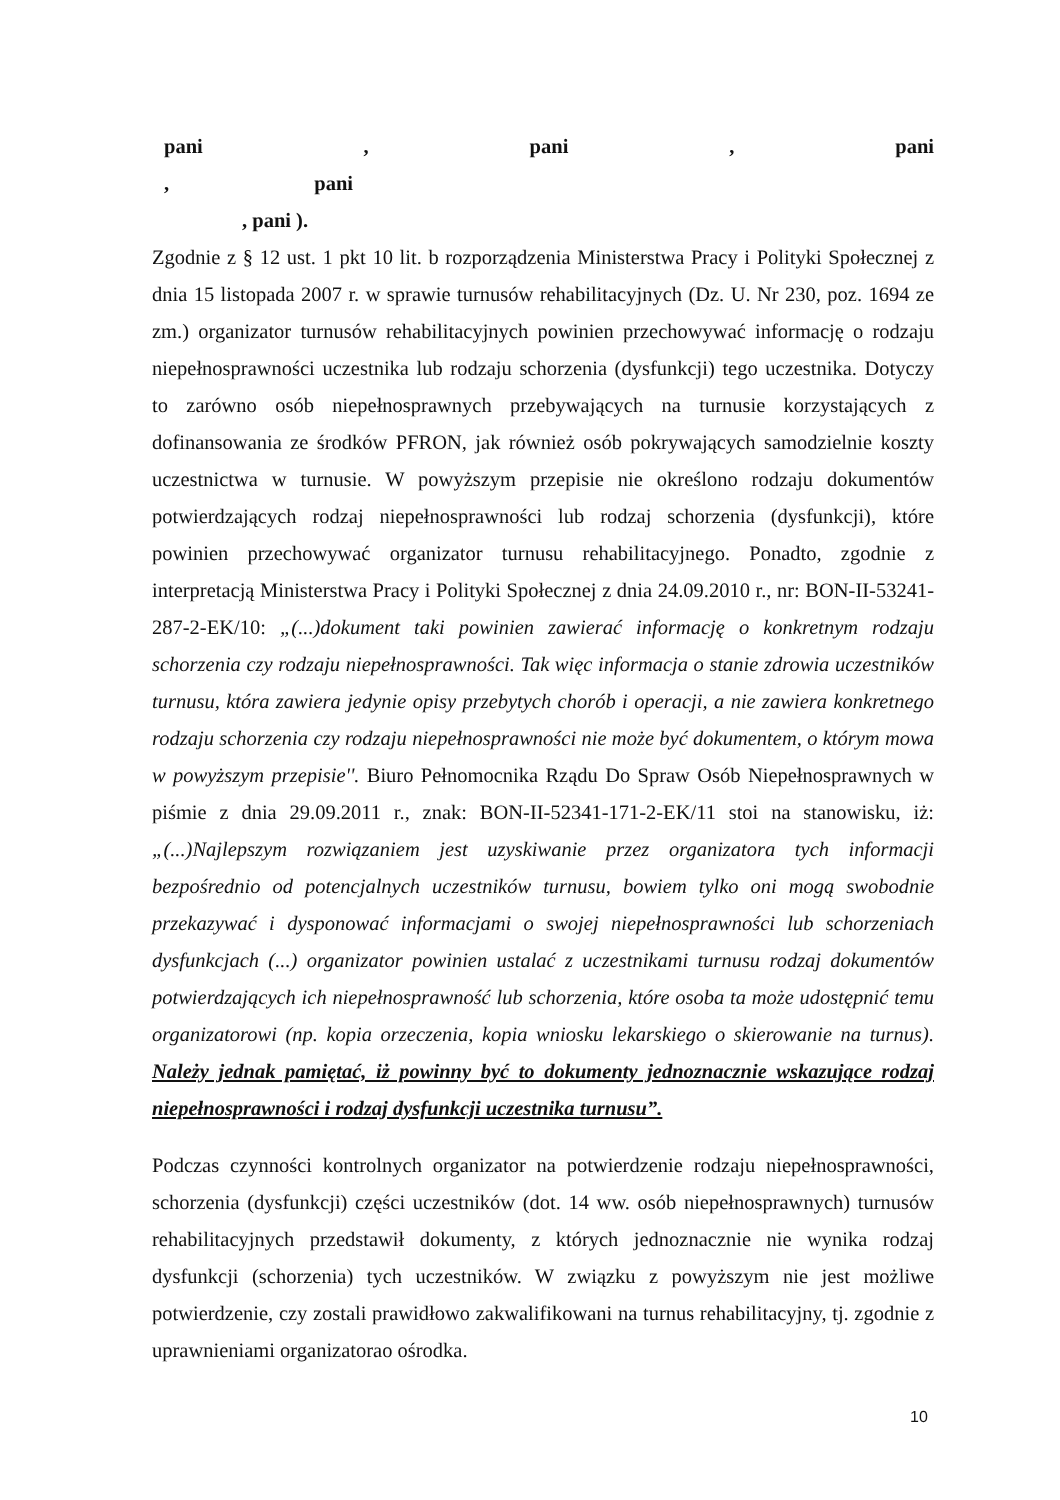pani , pani , pani , pani
, pani ).
Zgodnie z § 12 ust. 1 pkt 10 lit. b rozporządzenia Ministerstwa Pracy i Polityki Społecznej z dnia 15 listopada 2007 r. w sprawie turnusów rehabilitacyjnych (Dz. U. Nr 230, poz. 1694 ze zm.) organizator turnusów rehabilitacyjnych powinien przechowywać informację o rodzaju niepełnosprawności uczestnika lub rodzaju schorzenia (dysfunkcji) tego uczestnika. Dotyczy to zarówno osób niepełnosprawnych przebywających na turnusie korzystających z dofinansowania ze środków PFRON, jak również osób pokrywających samodzielnie koszty uczestnictwa w turnusie. W powyższym przepisie nie określono rodzaju dokumentów potwierdzających rodzaj niepełnosprawności lub rodzaj schorzenia (dysfunkcji), które powinien przechowywać organizator turnusu rehabilitacyjnego. Ponadto, zgodnie z interpretacją Ministerstwa Pracy i Polityki Społecznej z dnia 24.09.2010 r., nr: BON-II-53241-287-2-EK/10: „(...)dokument taki powinien zawierać informację o konkretnym rodzaju schorzenia czy rodzaju niepełnosprawności. Tak więc informacja o stanie zdrowia uczestników turnusu, która zawiera jedynie opisy przebytych chorób i operacji, a nie zawiera konkretnego rodzaju schorzenia czy rodzaju niepełnosprawności nie może być dokumentem, o którym mowa w powyższym przepisie''. Biuro Pełnomocnika Rządu Do Spraw Osób Niepełnosprawnych w piśmie z dnia 29.09.2011 r., znak: BON-II-52341-171-2-EK/11 stoi na stanowisku, iż: „(...)Najlepszym rozwiązaniem jest uzyskiwanie przez organizatora tych informacji bezpośrednio od potencjalnych uczestników turnusu, bowiem tylko oni mogą swobodnie przekazywać i dysponować informacjami o swojej niepełnosprawności lub schorzeniach dysfunkcjach (...) organizator powinien ustalać z uczestnikami turnusu rodzaj dokumentów potwierdzających ich niepełnosprawność lub schorzenia, które osoba ta może udostępnić temu organizatorowi (np. kopia orzeczenia, kopia wniosku lekarskiego o skierowanie na turnus). Należy jednak pamiętać, iż powinny być to dokumenty jednoznacznie wskazujące rodzaj niepełnosprawności i rodzaj dysfunkcji uczestnika turnusu”.
Podczas czynności kontrolnych organizator na potwierdzenie rodzaju niepełnosprawności, schorzenia (dysfunkcji) części uczestników (dot. 14 ww. osób niepełnosprawnych) turnusów rehabilitacyjnych przedstawił dokumenty, z których jednoznacznie nie wynika rodzaj dysfunkcji (schorzenia) tych uczestników. W związku z powyższym nie jest możliwe potwierdzenie, czy zostali prawidłowo zakwalifikowani na turnus rehabilitacyjny, tj. zgodnie z uprawnieniami organizatorao ośrodka.
10